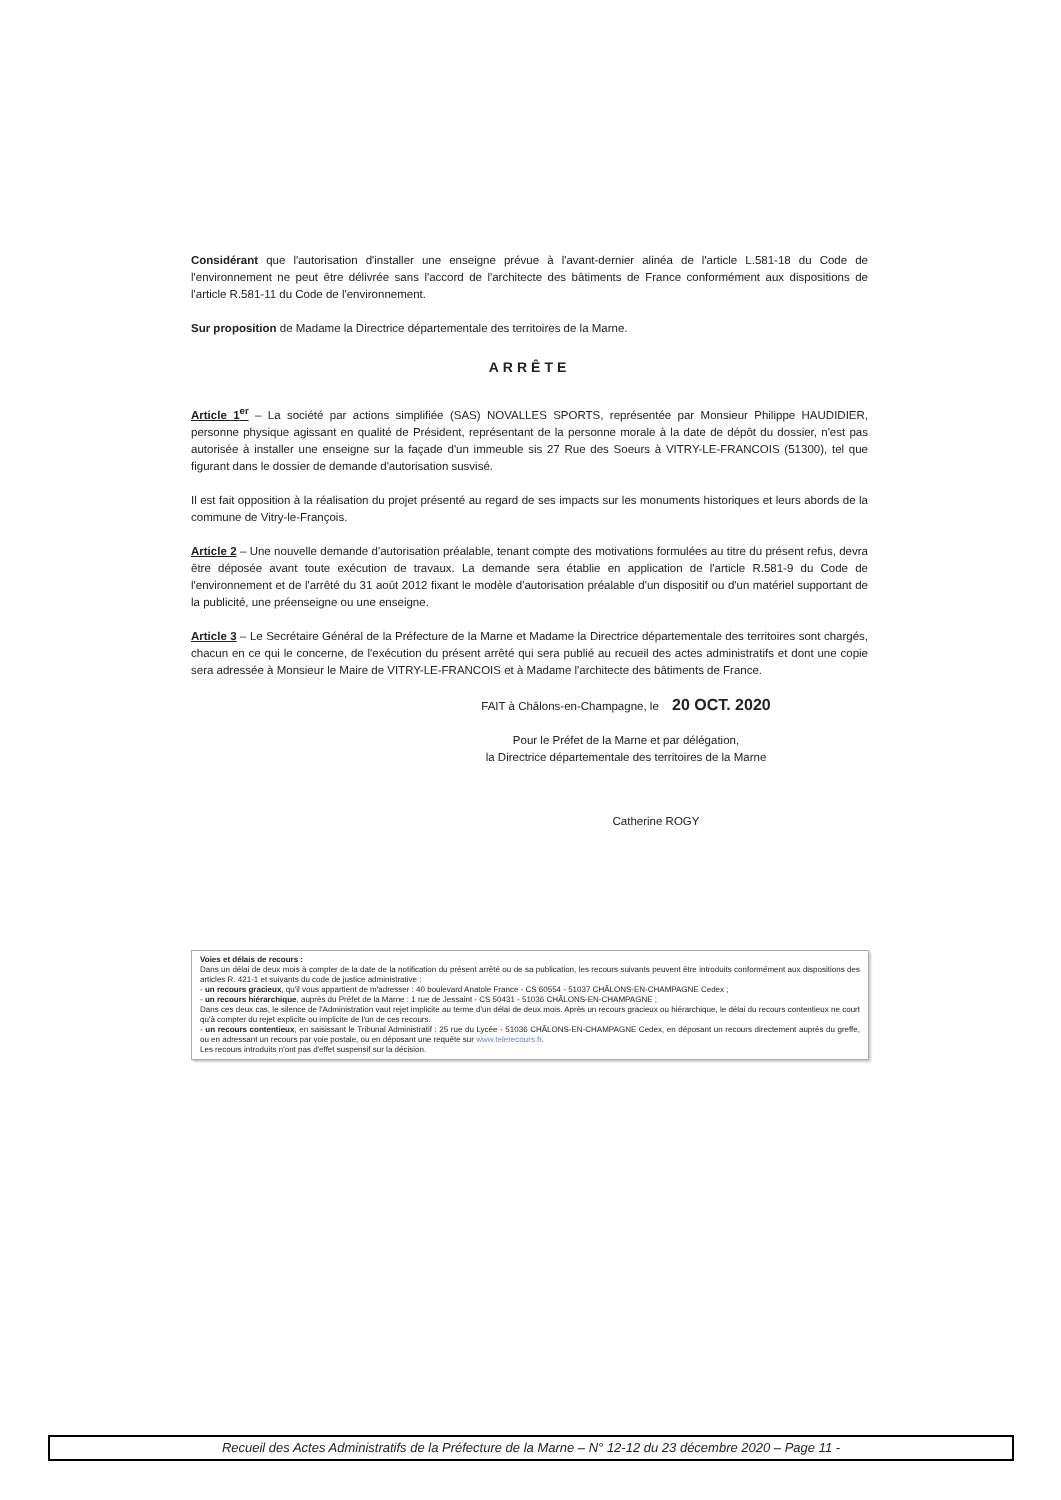Considérant que l'autorisation d'installer une enseigne prévue à l'avant-dernier alinéa de l'article L.581-18 du Code de l'environnement ne peut être délivrée sans l'accord de l'architecte des bâtiments de France conformément aux dispositions de l'article R.581-11 du Code de l'environnement.
Sur proposition de Madame la Directrice départementale des territoires de la Marne.
ARRÊTE
Article 1<sup>er</sup> – La société par actions simplifiée (SAS) NOVALLES SPORTS, représentée par Monsieur Philippe HAUDIDIER, personne physique agissant en qualité de Président, représentant de la personne morale à la date de dépôt du dossier, n'est pas autorisée à installer une enseigne sur la façade d'un immeuble sis 27 Rue des Soeurs à VITRY-LE-FRANCOIS (51300), tel que figurant dans le dossier de demande d'autorisation susvisé.
Il est fait opposition à la réalisation du projet présenté au regard de ses impacts sur les monuments historiques et leurs abords de la commune de Vitry-le-François.
Article 2 – Une nouvelle demande d'autorisation préalable, tenant compte des motivations formulées au titre du présent refus, devra être déposée avant toute exécution de travaux. La demande sera établie en application de l'article R.581-9 du Code de l'environnement et de l'arrêté du 31 août 2012 fixant le modèle d'autorisation préalable d'un dispositif ou d'un matériel supportant de la publicité, une préenseigne ou une enseigne.
Article 3 – Le Secrétaire Général de la Préfecture de la Marne et Madame la Directrice départementale des territoires sont chargés, chacun en ce qui le concerne, de l'exécution du présent arrêté qui sera publié au recueil des actes administratifs et dont une copie sera adressée à Monsieur le Maire de VITRY-LE-FRANCOIS et à Madame l'architecte des bâtiments de France.
FAIT à Châlons-en-Champagne, le 20 OCT. 2020
Pour le Préfet de la Marne et par délégation,
la Directrice départementale des territoires de la Marne
Catherine ROGY
Voies et délais de recours :
Dans un délai de deux mois à compter de la date de la notification du présent arrêté ou de sa publication, les recours suivants peuvent être introduits conformément aux dispositions des articles R. 421-1 et suivants du code de justice administrative :
- un recours gracieux, qu'il vous appartient de m'adresser : 40 boulevard Anatole France - CS 60554 - 51037 CHÂLONS-EN-CHAMPAGNE Cedex ;
- un recours hiérarchique, auprès du Préfet de la Marne : 1 rue de Jessaint - CS 50431 - 51036 CHÂLONS-EN-CHAMPAGNE ;
Dans ces deux cas, le silence de l'Administration vaut rejet implicite au terme d'un délai de deux mois. Après un recours gracieux ou hiérarchique, le délai du recours contentieux ne court qu'à compter du rejet explicite ou implicite de l'un de ces recours.
- un recours contentieux, en saisissant le Tribunal Administratif : 25 rue du Lycée - 51036 CHÂLONS-EN-CHAMPAGNE Cedex, en déposant un recours directement auprès du greffe, ou en adressant un recours par voie postale, ou en déposant une requête sur www.telerecours.fr.
Les recours introduits n'ont pas d'effet suspensif sur la décision.
Recueil des Actes Administratifs de la Préfecture de la Marne – N° 12-12 du 23 décembre 2020 – Page 11 -